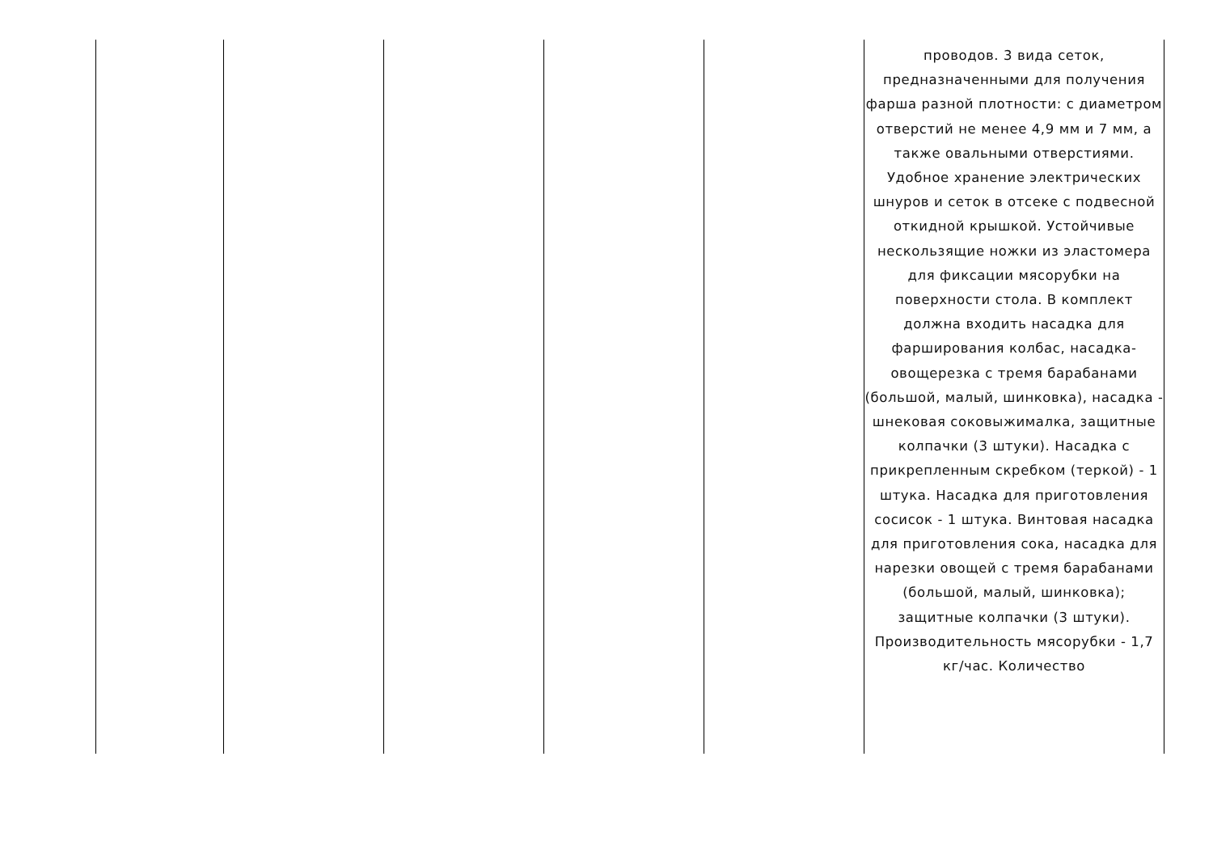| | | | | | проводов. 3 вида сеток, предназначенными для получения фарша разной плотности: с диаметром отверстий не менее 4,9 мм и 7 мм, а также овальными отверстиями. Удобное хранение электрических шнуров и сеток в отсеке с подвесной откидной крышкой. Устойчивые нескользящие ножки из эластомера для фиксации мясорубки на поверхности стола. В комплект должна входить насадка для фарширования колбас, насадка-овощерезка с тремя барабанами (большой, малый, шинковка), насадка - шнековая соковыжималка, защитные колпачки (3 штуки). Насадка с прикрепленным скребком (теркой) - 1 штука. Насадка для приготовления сосисок - 1 штука. Винтовая насадка для приготовления сока, насадка для нарезки овощей с тремя барабанами (большой, малый, шинковка); защитные колпачки (3 штуки). Производительность мясорубки - 1,7 кг/час. Количество |